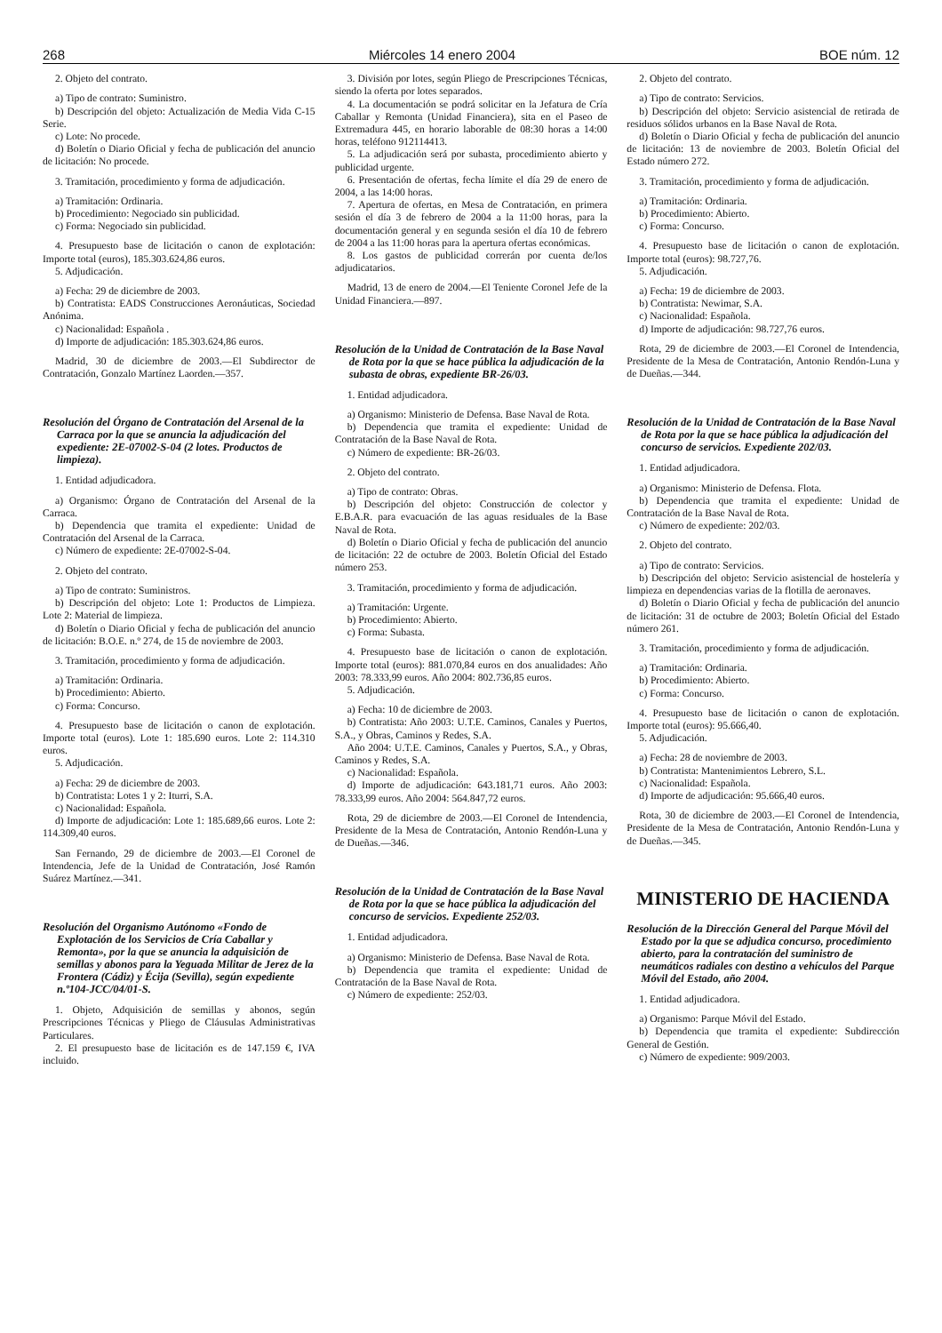268 Miércoles 14 enero 2004 BOE núm. 12
2. Objeto del contrato.
a) Tipo de contrato: Suministro.
b) Descripción del objeto: Actualización de Media Vida C-15 Serie.
c) Lote: No procede.
d) Boletín o Diario Oficial y fecha de publicación del anuncio de licitación: No procede.
3. Tramitación, procedimiento y forma de adjudicación.
a) Tramitación: Ordinaria.
b) Procedimiento: Negociado sin publicidad.
c) Forma: Negociado sin publicidad.
4. Presupuesto base de licitación o canon de explotación: Importe total (euros), 185.303.624,86 euros.
5. Adjudicación.
a) Fecha: 29 de diciembre de 2003.
b) Contratista: EADS Construcciones Aeronáuticas, Sociedad Anónima.
c) Nacionalidad: Española .
d) Importe de adjudicación: 185.303.624,86 euros.
Madrid, 30 de diciembre de 2003.—El Subdirector de Contratación, Gonzalo Martínez Laorden.—357.
Resolución del Órgano de Contratación del Arsenal de la Carraca por la que se anuncia la adjudicación del expediente: 2E-07002-S-04 (2 lotes. Productos de limpieza).
1. Entidad adjudicadora.
a) Organismo: Órgano de Contratación del Arsenal de la Carraca.
b) Dependencia que tramita el expediente: Unidad de Contratación del Arsenal de la Carraca.
c) Número de expediente: 2E-07002-S-04.
2. Objeto del contrato.
a) Tipo de contrato: Suministros.
b) Descripción del objeto: Lote 1: Productos de Limpieza. Lote 2: Material de limpieza.
d) Boletín o Diario Oficial y fecha de publicación del anuncio de licitación: B.O.E. n.º 274, de 15 de noviembre de 2003.
3. Tramitación, procedimiento y forma de adjudicación.
a) Tramitación: Ordinaria.
b) Procedimiento: Abierto.
c) Forma: Concurso.
4. Presupuesto base de licitación o canon de explotación. Importe total (euros). Lote 1: 185.690 euros. Lote 2: 114.310 euros.
5. Adjudicación.
a) Fecha: 29 de diciembre de 2003.
b) Contratista: Lotes 1 y 2: Iturri, S.A.
c) Nacionalidad: Española.
d) Importe de adjudicación: Lote 1: 185.689,66 euros. Lote 2: 114.309,40 euros.
San Fernando, 29 de diciembre de 2003.—El Coronel de Intendencia, Jefe de la Unidad de Contratación, José Ramón Suárez Martínez.—341.
Resolución del Organismo Autónomo «Fondo de Explotación de los Servicios de Cría Caballar y Remonta», por la que se anuncia la adquisición de semillas y abonos para la Yeguada Militar de Jerez de la Frontera (Cádiz) y Écija (Sevilla), según expediente n.º104-JCC/04/01-S.
1. Objeto, Adquisición de semillas y abonos, según Prescripciones Técnicas y Pliego de Cláusulas Administrativas Particulares.
2. El presupuesto base de licitación es de 147.159 €, IVA incluido.
3. División por lotes, según Pliego de Prescripciones Técnicas, siendo la oferta por lotes separados.
4. La documentación se podrá solicitar en la Jefatura de Cría Caballar y Remonta (Unidad Financiera), sita en el Paseo de Extremadura 445, en horario laborable de 08:30 horas a 14:00 horas, teléfono 912114413.
5. La adjudicación será por subasta, procedimiento abierto y publicidad urgente.
6. Presentación de ofertas, fecha límite el día 29 de enero de 2004, a las 14:00 horas.
7. Apertura de ofertas, en Mesa de Contratación, en primera sesión el día 3 de febrero de 2004 a la 11:00 horas, para la documentación general y en segunda sesión el día 10 de febrero de 2004 a las 11:00 horas para la apertura ofertas económicas.
8. Los gastos de publicidad correrán por cuenta de/los adjudicatarios.
Madrid, 13 de enero de 2004.—El Teniente Coronel Jefe de la Unidad Financiera.—897.
Resolución de la Unidad de Contratación de la Base Naval de Rota por la que se hace pública la adjudicación de la subasta de obras, expediente BR-26/03.
1. Entidad adjudicadora.
a) Organismo: Ministerio de Defensa. Base Naval de Rota.
b) Dependencia que tramita el expediente: Unidad de Contratación de la Base Naval de Rota.
c) Número de expediente: BR-26/03.
2. Objeto del contrato.
a) Tipo de contrato: Obras.
b) Descripción del objeto: Construcción de colector y E.B.A.R. para evacuación de las aguas residuales de la Base Naval de Rota.
d) Boletín o Diario Oficial y fecha de publicación del anuncio de licitación: 22 de octubre de 2003. Boletín Oficial del Estado número 253.
3. Tramitación, procedimiento y forma de adjudicación.
a) Tramitación: Urgente.
b) Procedimiento: Abierto.
c) Forma: Subasta.
4. Presupuesto base de licitación o canon de explotación. Importe total (euros): 881.070,84 euros en dos anualidades: Año 2003: 78.333,99 euros. Año 2004: 802.736,85 euros.
5. Adjudicación.
a) Fecha: 10 de diciembre de 2003.
b) Contratista: Año 2003: U.T.E. Caminos, Canales y Puertos, S.A., y Obras, Caminos y Redes, S.A.
Año 2004: U.T.E. Caminos, Canales y Puertos, S.A., y Obras, Caminos y Redes, S.A.
c) Nacionalidad: Española.
d) Importe de adjudicación: 643.181,71 euros. Año 2003: 78.333,99 euros. Año 2004: 564.847,72 euros.
Rota, 29 de diciembre de 2003.—El Coronel de Intendencia, Presidente de la Mesa de Contratación, Antonio Rendón-Luna y de Dueñas.—346.
Resolución de la Unidad de Contratación de la Base Naval de Rota por la que se hace pública la adjudicación del concurso de servicios. Expediente 252/03.
1. Entidad adjudicadora.
a) Organismo: Ministerio de Defensa. Base Naval de Rota.
b) Dependencia que tramita el expediente: Unidad de Contratación de la Base Naval de Rota.
c) Número de expediente: 252/03.
2. Objeto del contrato.
a) Tipo de contrato: Servicios.
b) Descripción del objeto: Servicio asistencial de retirada de residuos sólidos urbanos en la Base Naval de Rota.
d) Boletín o Diario Oficial y fecha de publicación del anuncio de licitación: 13 de noviembre de 2003. Boletín Oficial del Estado número 272.
3. Tramitación, procedimiento y forma de adjudicación.
a) Tramitación: Ordinaria.
b) Procedimiento: Abierto.
c) Forma: Concurso.
4. Presupuesto base de licitación o canon de explotación. Importe total (euros): 98.727,76.
5. Adjudicación.
a) Fecha: 19 de diciembre de 2003.
b) Contratista: Newimar, S.A.
c) Nacionalidad: Española.
d) Importe de adjudicación: 98.727,76 euros.
Rota, 29 de diciembre de 2003.—El Coronel de Intendencia, Presidente de la Mesa de Contratación, Antonio Rendón-Luna y de Dueñas.—344.
Resolución de la Unidad de Contratación de la Base Naval de Rota por la que se hace pública la adjudicación del concurso de servicios. Expediente 202/03.
1. Entidad adjudicadora.
a) Organismo: Ministerio de Defensa. Flota.
b) Dependencia que tramita el expediente: Unidad de Contratación de la Base Naval de Rota.
c) Número de expediente: 202/03.
2. Objeto del contrato.
a) Tipo de contrato: Servicios.
b) Descripción del objeto: Servicio asistencial de hostelería y limpieza en dependencias varias de la flotilla de aeronaves.
d) Boletín o Diario Oficial y fecha de publicación del anuncio de licitación: 31 de octubre de 2003; Boletín Oficial del Estado número 261.
3. Tramitación, procedimiento y forma de adjudicación.
a) Tramitación: Ordinaria.
b) Procedimiento: Abierto.
c) Forma: Concurso.
4. Presupuesto base de licitación o canon de explotación. Importe total (euros): 95.666,40.
5. Adjudicación.
a) Fecha: 28 de noviembre de 2003.
b) Contratista: Mantenimientos Lebrero, S.L.
c) Nacionalidad: Española.
d) Importe de adjudicación: 95.666,40 euros.
Rota, 30 de diciembre de 2003.—El Coronel de Intendencia, Presidente de la Mesa de Contratación, Antonio Rendón-Luna y de Dueñas.—345.
MINISTERIO DE HACIENDA
Resolución de la Dirección General del Parque Móvil del Estado por la que se adjudica concurso, procedimiento abierto, para la contratación del suministro de neumáticos radiales con destino a vehículos del Parque Móvil del Estado, año 2004.
1. Entidad adjudicadora.
a) Organismo: Parque Móvil del Estado.
b) Dependencia que tramita el expediente: Subdirección General de Gestión.
c) Número de expediente: 909/2003.